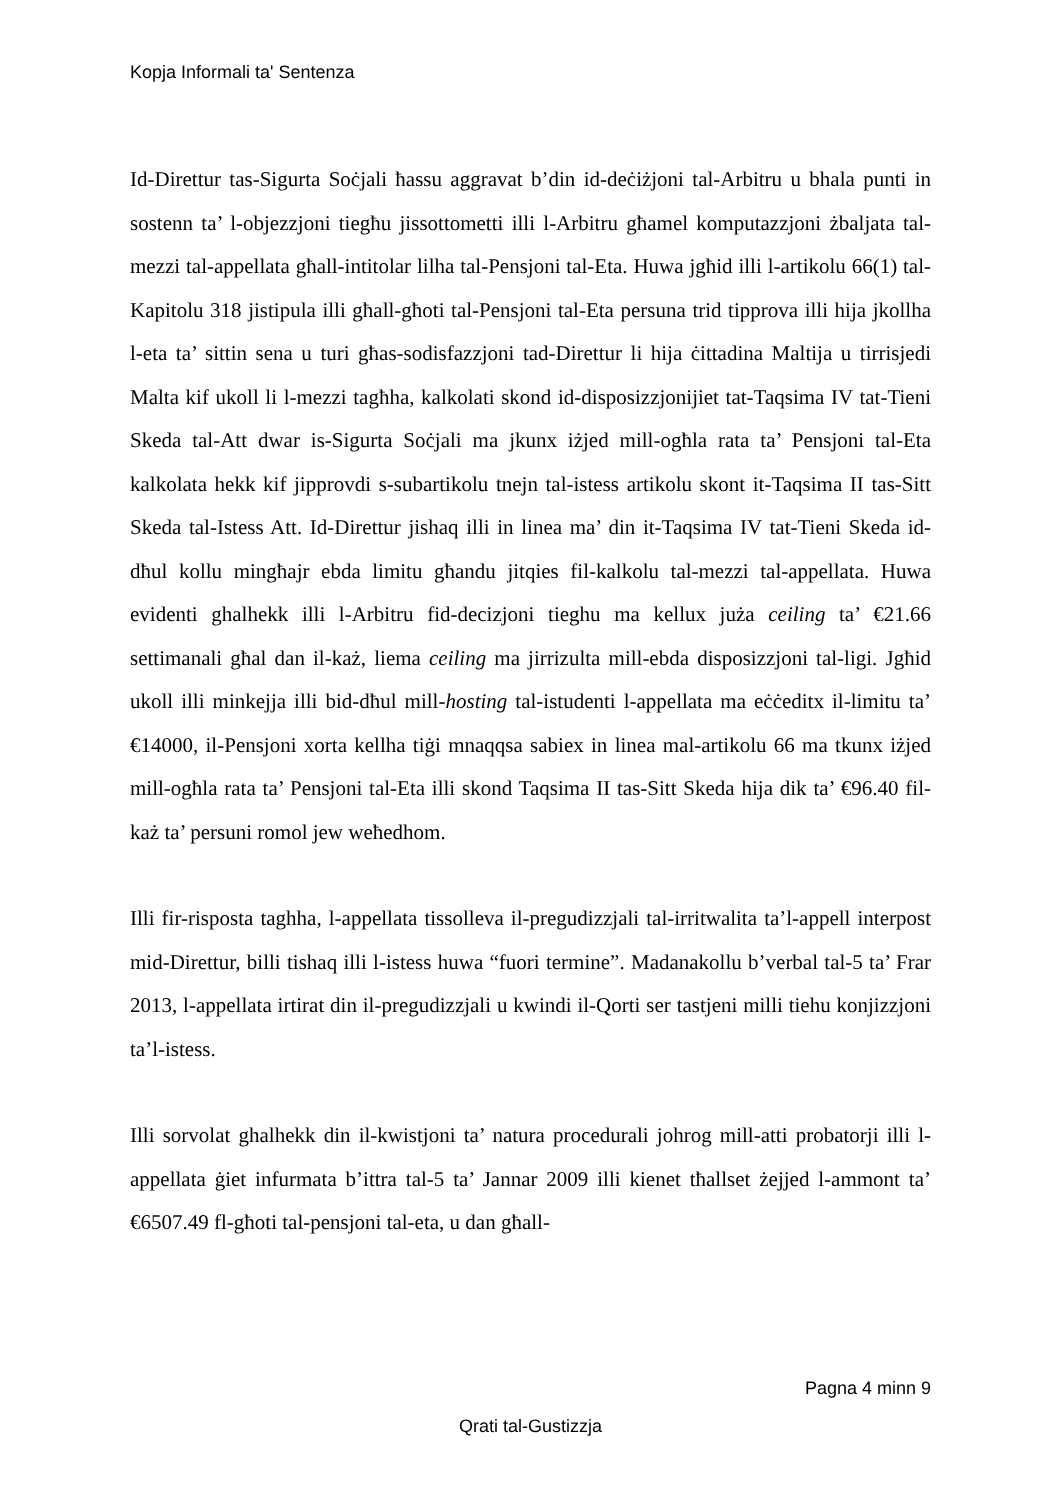Kopja Informali ta' Sentenza
Id-Direttur tas-Sigurta Soċjali ħassu aggravat b’din id-deċiżjoni tal-Arbitru u bhala punti in sostenn ta’ l-objezzjoni tiegħu jissottometti illi l-Arbitru għamel komputazzjoni żbaljata tal-mezzi tal-appellata għall-intitolar lilha tal-Pensjoni tal-Eta. Huwa jgħid illi l-artikolu 66(1) tal-Kapitolu 318 jistipula illi għall-għoti tal-Pensjoni tal-Eta persuna trid tipprova illi hija jkollha l-eta ta’ sittin sena u turi għas-sodisfazzjoni tad-Direttur li hija ċittadina Maltija u tirrisjedi Malta kif ukoll li l-mezzi tagħha, kalkolati skond id-disposizzjonijiet tat-Taqsima IV tat-Tieni Skeda tal-Att dwar is-Sigurta Soċjali ma jkunx iżjed mill-ogħla rata ta’ Pensjoni tal-Eta kalkolata hekk kif jipprovdi s-subartikolu tnejn tal-istess artikolu skont it-Taqsima II tas-Sitt Skeda tal-Istess Att. Id-Direttur jishaq illi in linea ma’ din it-Taqsima IV tat-Tieni Skeda id-dħul kollu mingħajr ebda limitu għandu jitqies fil-kalkolu tal-mezzi tal-appellata. Huwa evidenti ghalhekk illi l-Arbitru fid-decizjoni tieghu ma kellux juża ceiling ta’ €21.66 settimanali għal dan il-każ, liema ceiling ma jirrizulta mill-ebda disposizzjoni tal-ligi. Jgħid ukoll illi minkejja illi bid-dħul mill-hosting tal-istudenti l-appellata ma eċċeditx il-limitu ta’ €14000, il-Pensjoni xorta kellha tiġi mnaqqsa sabiex in linea mal-artikolu 66 ma tkunx iżjed mill-ogħla rata ta’ Pensjoni tal-Eta illi skond Taqsima II tas-Sitt Skeda hija dik ta’ €96.40 fil-każ ta’ persuni romol jew weħedhom.
Illi fir-risposta taghha, l-appellata tissolleva il-pregudizzjali tal-irritwalita ta’l-appell interpost mid-Direttur, billi tishaq illi l-istess huwa “fuori termine”. Madanakollu b’verbal tal-5 ta’ Frar 2013, l-appellata irtirat din il-pregudizzjali u kwindi il-Qorti ser tastjeni milli tiehu konjizzjoni ta’l-istess.
Illi sorvolat ghalhekk din il-kwistjoni ta’ natura procedurali johrog mill-atti probatorji illi l-appellata ġiet infurmata b’ittra tal-5 ta’ Jannar 2009 illi kienet tħallset żejjed l-ammont ta’ €6507.49 fl-għoti tal-pensjoni tal-eta, u dan għall-
Pagna 4 minn 9
Qrati tal-Gustizzja